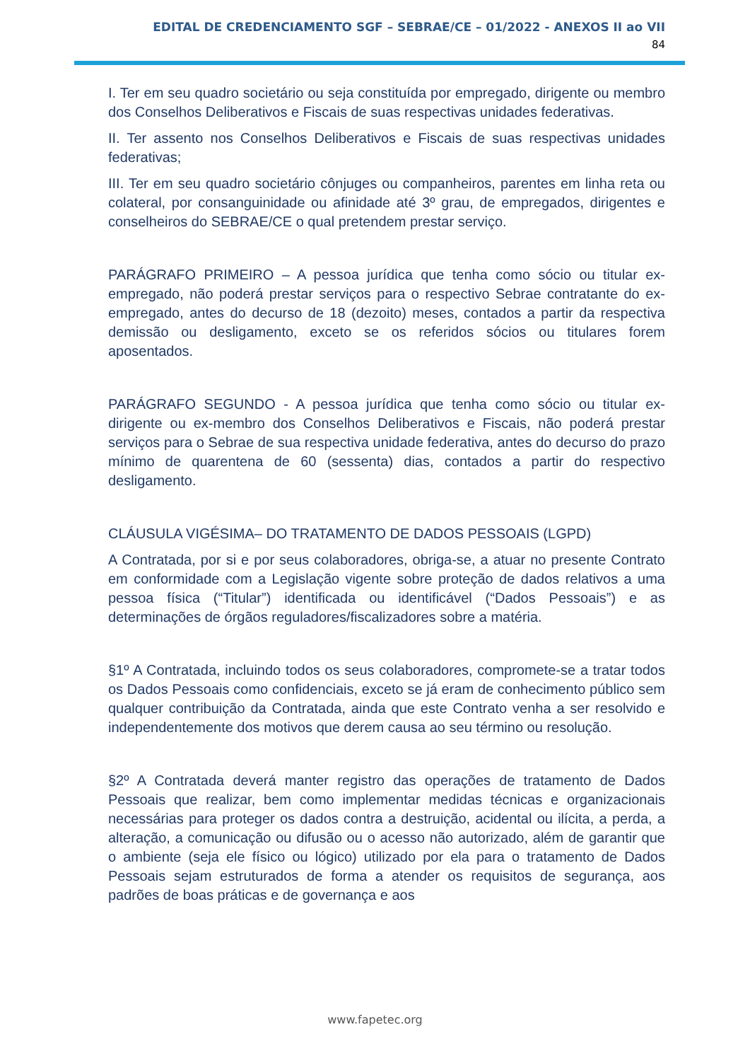EDITAL DE CREDENCIAMENTO SGF – SEBRAE/CE – 01/2022 - ANEXOS II ao VII
84
I. Ter em seu quadro societário ou seja constituída por empregado, dirigente ou membro dos Conselhos Deliberativos e Fiscais de suas respectivas unidades federativas.
II. Ter assento nos Conselhos Deliberativos e Fiscais de suas respectivas unidades federativas;
III. Ter em seu quadro societário cônjuges ou companheiros, parentes em linha reta ou colateral, por consanguinidade ou afinidade até 3º grau, de empregados, dirigentes e conselheiros do SEBRAE/CE o qual pretendem prestar serviço.
PARÁGRAFO PRIMEIRO – A pessoa jurídica que tenha como sócio ou titular ex-empregado, não poderá prestar serviços para o respectivo Sebrae contratante do ex-empregado, antes do decurso de 18 (dezoito) meses, contados a partir da respectiva demissão ou desligamento, exceto se os referidos sócios ou titulares forem aposentados.
PARÁGRAFO SEGUNDO - A pessoa jurídica que tenha como sócio ou titular ex-dirigente ou ex-membro dos Conselhos Deliberativos e Fiscais, não poderá prestar serviços para o Sebrae de sua respectiva unidade federativa, antes do decurso do prazo mínimo de quarentena de 60 (sessenta) dias, contados a partir do respectivo desligamento.
CLÁUSULA VIGÉSIMA– DO TRATAMENTO DE DADOS PESSOAIS (LGPD)
A Contratada, por si e por seus colaboradores, obriga-se, a atuar no presente Contrato em conformidade com a Legislação vigente sobre proteção de dados relativos a uma pessoa física (“Titular”) identificada ou identificável (“Dados Pessoais”) e as determinações de órgãos reguladores/fiscalizadores sobre a matéria.
§1º A Contratada, incluindo todos os seus colaboradores, compromete-se a tratar todos os Dados Pessoais como confidenciais, exceto se já eram de conhecimento público sem qualquer contribuição da Contratada, ainda que este Contrato venha a ser resolvido e independentemente dos motivos que derem causa ao seu término ou resolução.
§2º A Contratada deverá manter registro das operações de tratamento de Dados Pessoais que realizar, bem como implementar medidas técnicas e organizacionais necessárias para proteger os dados contra a destruição, acidental ou ilícita, a perda, a alteração, a comunicação ou difusão ou o acesso não autorizado, além de garantir que o ambiente (seja ele físico ou lógico) utilizado por ela para o tratamento de Dados Pessoais sejam estruturados de forma a atender os requisitos de segurança, aos padrões de boas práticas e de governança e aos
www.fapetec.org